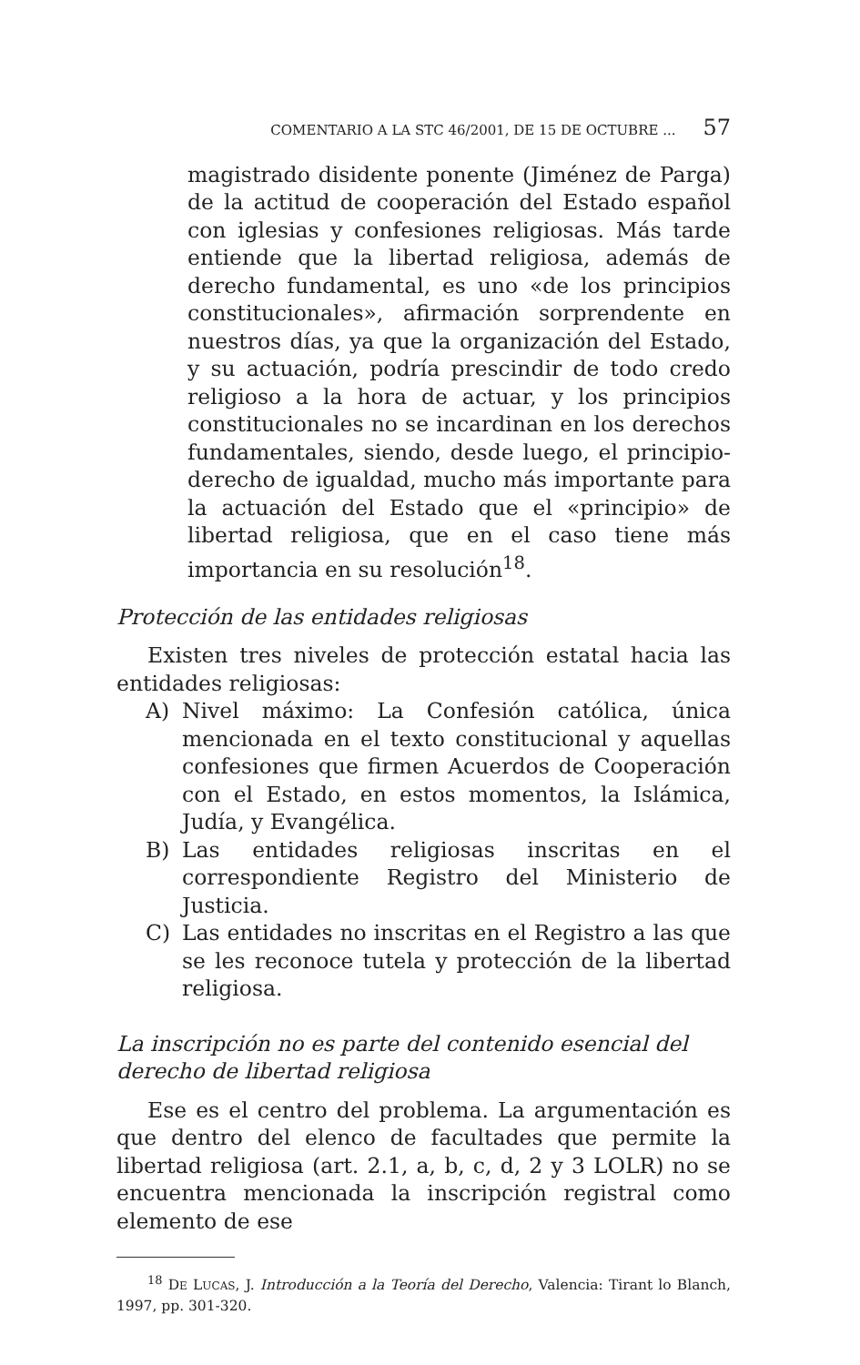COMENTARIO A LA STC 46/2001, DE 15 DE OCTUBRE ... 57
magistrado disidente ponente (Jiménez de Parga) de la actitud de cooperación del Estado español con iglesias y confesiones religiosas. Más tarde entiende que la libertad religiosa, además de derecho fundamental, es uno «de los principios constitucionales», afirmación sorprendente en nuestros días, ya que la organización del Estado, y su actuación, podría prescindir de todo credo religioso a la hora de actuar, y los principios constitucionales no se incardinan en los derechos fundamentales, siendo, desde luego, el principio-derecho de igualdad, mucho más importante para la actuación del Estado que el «principio» de libertad religiosa, que en el caso tiene más importancia en su resolución<sup>18</sup>.
Protección de las entidades religiosas
Existen tres niveles de protección estatal hacia las entidades religiosas:
A) Nivel máximo: La Confesión católica, única mencionada en el texto constitucional y aquellas confesiones que firmen Acuerdos de Cooperación con el Estado, en estos momentos, la Islámica, Judía, y Evangélica.
B) Las entidades religiosas inscritas en el correspondiente Registro del Ministerio de Justicia.
C) Las entidades no inscritas en el Registro a las que se les reconoce tutela y protección de la libertad religiosa.
La inscripción no es parte del contenido esencial del derecho de libertad religiosa
Ese es el centro del problema. La argumentación es que dentro del elenco de facultades que permite la libertad religiosa (art. 2.1, a, b, c, d, 2 y 3 LOLR) no se encuentra mencionada la inscripción registral como elemento de ese
<sup>18</sup> DE LUCAS, J. Introducción a la Teoría del Derecho, Valencia: Tirant lo Blanch, 1997, pp. 301-320.